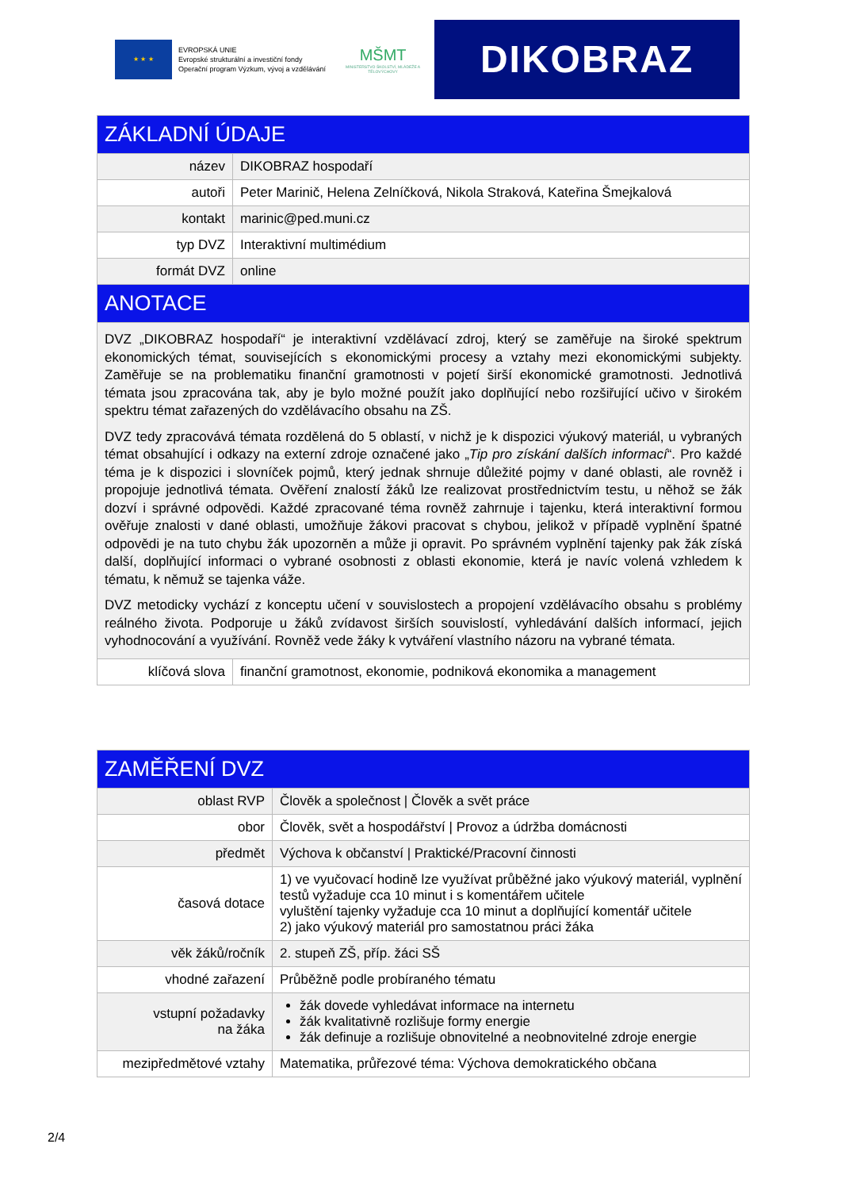★ ★ ★
EVROPSKÁ UNIE
Evropské strukturální a investiční fondy
Operační program Výzkum, vývoj a vzdělávání
MŠMT
MINISTERSTVO ŠKOLSTVÍ, MLÁDEŽE A TĚLOVÝCHOVY
DIKOBRAZ
| ZÁKLADNÍ ÚDAJE | |
| --- | --- |
| název | DIKOBRAZ hospodaří |
| autoři | Peter Marinič, Helena Zelníčková, Nikola Straková, Kateřina Šmejkalová |
| kontakt | marinic@ped.muni.cz |
| typ DVZ | Interaktivní multimédium |
| formát DVZ | online |
| ANOTACE | |
| DVZ „DIKOBRAZ hospodaří“ je interaktivní vzdělávací zdroj, který se zaměřuje na široké spektrum ekonomických témat, souvisejících s ekonomickými procesy a vztahy mezi ekonomickými subjekty. Zaměřuje se na problematiku finanční gramotnosti v pojetí širší ekonomické gramotnosti. Jednotlivá témata jsou zpracována tak, aby je bylo možné použít jako doplňující nebo rozšiřující učivo v širokém spektru témat zařazených do vzdělávacího obsahu na ZŠ. DVZ tedy zpracovává témata rozdělená do 5 oblastí, v nichž je k dispozici výukový materiál, u vybraných témat obsahující i odkazy na externí zdroje označené jako „ Tip pro získání dalších informací “. Pro každé téma je k dispozici i slovníček pojmů, který jednak shrnuje důležité pojmy v dané oblasti, ale rovněž i propojuje jednotlivá témata. Ověření znalostí žáků lze realizovat prostřednictvím testu, u něhož se žák dozví i správné odpovědi. Každé zpracované téma rovněž zahrnuje i tajenku, která interaktivní formou ověřuje znalosti v dané oblasti, umožňuje žákovi pracovat s chybou, jelikož v případě vyplnění špatné odpovědi je na tuto chybu žák upozorněn a může ji opravit. Po správném vyplnění tajenky pak žák získá další, doplňující informaci o vybrané osobnosti z oblasti ekonomie, která je navíc volená vzhledem k tématu, k němuž se tajenka váže. DVZ metodicky vychází z konceptu učení v souvislostech a propojení vzdělávacího obsahu s problémy reálného života. Podporuje u žáků zvídavost širších souvislostí, vyhledávání dalších informací, jejich vyhodnocování a využívání. Rovněž vede žáky k vytváření vlastního názoru na vybrané témata. | |
| klíčová slova | finanční gramotnost, ekonomie, podniková ekonomika a management |
| ZAMĚŘENÍ DVZ | |
| --- | --- |
| oblast RVP | Člověk a společnost / Člověk a svět práce |
| obor | Člověk, svět a hospodářství / Provoz a údržba domácnosti |
| předmět | Výchova k občanství / Praktické/Pracovní činnosti |
| časová dotace | 1) ve vyučovací hodině lze využívat průběžné jako výukový materiál, vyplnění testů vyžaduje cca 10 minut i s komentářem učitele vyluštění tajenky vyžaduje cca 10 minut a doplňující komentář učitele 2) jako výukový materiál pro samostatnou práci žáka |
| věk žáků/ročník | 2. stupeň ZŠ, příp. žáci SŠ |
| vhodné zařazení | Průběžně podle probíraného tématu |
| vstupní požadavky na žáka | žák dovede vyhledávat informace na internetu žák kvalitativně rozlišuje formy energie žák definuje a rozlišuje obnovitelné a neobnovitelné zdroje energie |
| mezipředmětové vztahy | Matematika, průřezové téma: Výchova demokratického občana |
2/4